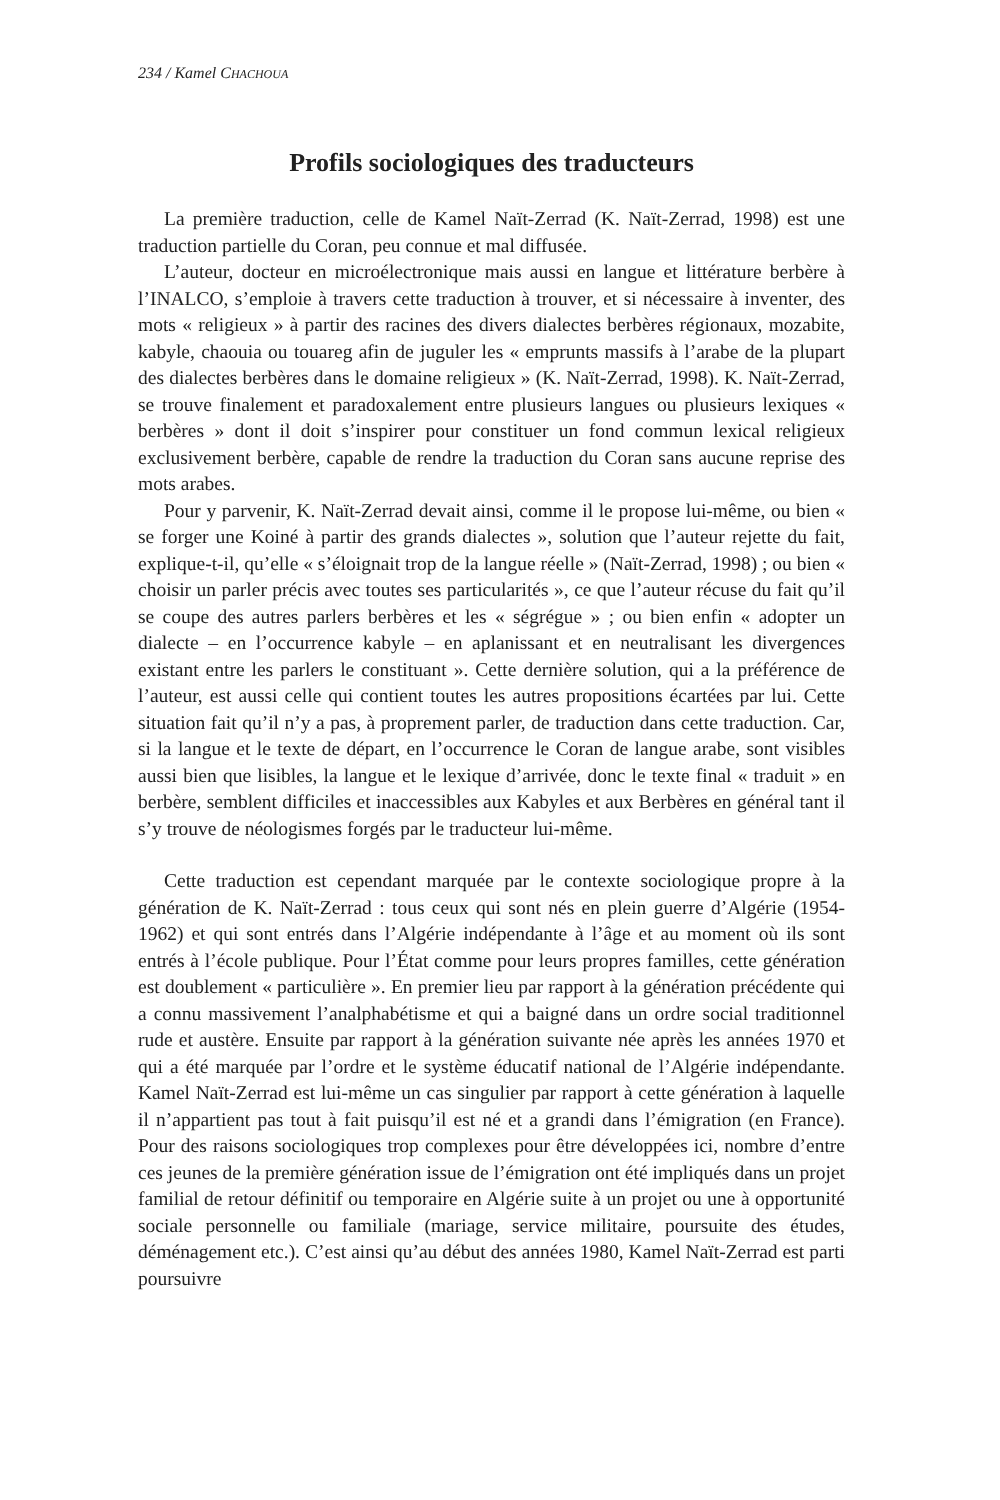234 / Kamel CHACHOUA
Profils sociologiques des traducteurs
La première traduction, celle de Kamel Naït-Zerrad (K. Naït-Zerrad, 1998) est une traduction partielle du Coran, peu connue et mal diffusée.
L’auteur, docteur en microélectronique mais aussi en langue et littérature berbère à l’INALCO, s’emploie à travers cette traduction à trouver, et si nécessaire à inventer, des mots « religieux » à partir des racines des divers dialectes berbères régionaux, mozabite, kabyle, chaouia ou touareg afin de juguler les « emprunts massifs à l’arabe de la plupart des dialectes berbères dans le domaine religieux » (K. Naït-Zerrad, 1998). K. Naït-Zerrad, se trouve finalement et paradoxalement entre plusieurs langues ou plusieurs lexiques « berbères » dont il doit s’inspirer pour constituer un fond commun lexical religieux exclusivement berbère, capable de rendre la traduction du Coran sans aucune reprise des mots arabes.
Pour y parvenir, K. Naït-Zerrad devait ainsi, comme il le propose lui-même, ou bien « se forger une Koiné à partir des grands dialectes », solution que l’auteur rejette du fait, explique-t-il, qu’elle « s’éloignait trop de la langue réelle » (Naït-Zerrad, 1998) ; ou bien « choisir un parler précis avec toutes ses particularités », ce que l’auteur récuse du fait qu’il se coupe des autres parlers berbères et les « ségrégue » ; ou bien enfin « adopter un dialecte – en l’occurrence kabyle – en aplanissant et en neutralisant les divergences existant entre les parlers le constituant ». Cette dernière solution, qui a la préférence de l’auteur, est aussi celle qui contient toutes les autres propositions écartées par lui. Cette situation fait qu’il n’y a pas, à proprement parler, de traduction dans cette traduction. Car, si la langue et le texte de départ, en l’occurrence le Coran de langue arabe, sont visibles aussi bien que lisibles, la langue et le lexique d’arrivée, donc le texte final « traduit » en berbère, semblent difficiles et inaccessibles aux Kabyles et aux Berbères en général tant il s’y trouve de néologismes forgés par le traducteur lui-même.
Cette traduction est cependant marquée par le contexte sociologique propre à la génération de K. Naït-Zerrad : tous ceux qui sont nés en plein guerre d’Algérie (1954-1962) et qui sont entrés dans l’Algérie indépendante à l’âge et au moment où ils sont entrés à l’école publique. Pour l’État comme pour leurs propres familles, cette génération est doublement « particulière ». En premier lieu par rapport à la génération précédente qui a connu massivement l’analphabétisme et qui a baigné dans un ordre social traditionnel rude et austère. Ensuite par rapport à la génération suivante née après les années 1970 et qui a été marquée par l’ordre et le système éducatif national de l’Algérie indépendante. Kamel Naït-Zerrad est lui-même un cas singulier par rapport à cette génération à laquelle il n’appartient pas tout à fait puisqu’il est né et a grandi dans l’émigration (en France). Pour des raisons sociologiques trop complexes pour être développées ici, nombre d’entre ces jeunes de la première génération issue de l’émigration ont été impliqués dans un projet familial de retour définitif ou temporaire en Algérie suite à un projet ou une à opportunité sociale personnelle ou familiale (mariage, service militaire, poursuite des études, déménagement etc.). C’est ainsi qu’au début des années 1980, Kamel Naït-Zerrad est parti poursuivre